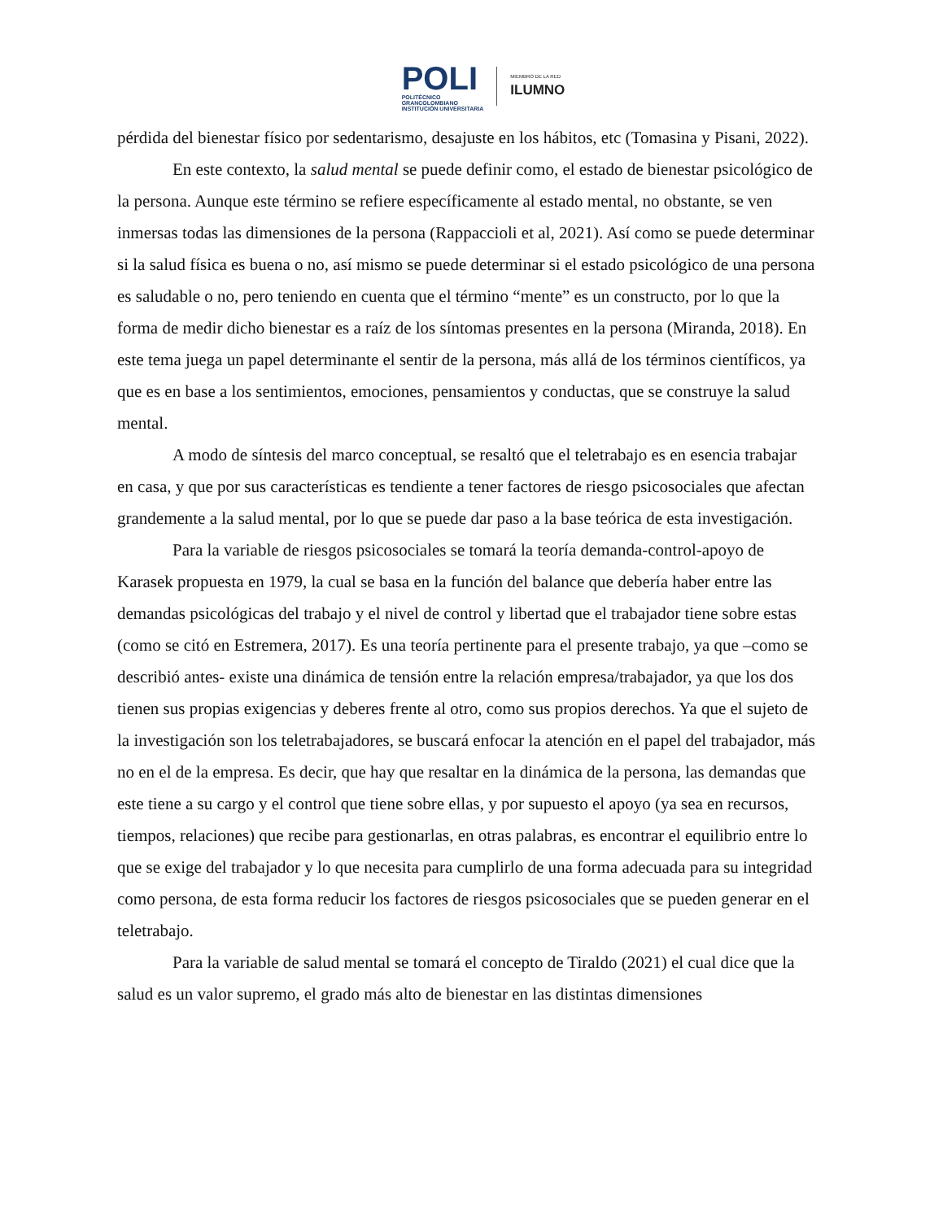POLI
POLITÉCNICO
GRANCOLOMBIANO
INSTITUCIÓN UNIVERSITARIA
MIEMBRO DE LA RED
ILUMNO
pérdida del bienestar físico por sedentarismo, desajuste en los hábitos, etc (Tomasina y Pisani, 2022).
En este contexto, la salud mental se puede definir como, el estado de bienestar psicológico de la persona. Aunque este término se refiere específicamente al estado mental, no obstante, se ven inmersas todas las dimensiones de la persona (Rappaccioli et al, 2021). Así como se puede determinar si la salud física es buena o no, así mismo se puede determinar si el estado psicológico de una persona es saludable o no, pero teniendo en cuenta que el término “mente” es un constructo, por lo que la forma de medir dicho bienestar es a raíz de los síntomas presentes en la persona (Miranda, 2018). En este tema juega un papel determinante el sentir de la persona, más allá de los términos científicos, ya que es en base a los sentimientos, emociones, pensamientos y conductas, que se construye la salud mental.
A modo de síntesis del marco conceptual, se resaltó que el teletrabajo es en esencia trabajar en casa, y que por sus características es tendiente a tener factores de riesgo psicosociales que afectan grandemente a la salud mental, por lo que se puede dar paso a la base teórica de esta investigación.
Para la variable de riesgos psicosociales se tomará la teoría demanda-control-apoyo de Karasek propuesta en 1979, la cual se basa en la función del balance que debería haber entre las demandas psicológicas del trabajo y el nivel de control y libertad que el trabajador tiene sobre estas (como se citó en Estremera, 2017). Es una teoría pertinente para el presente trabajo, ya que –como se describió antes- existe una dinámica de tensión entre la relación empresa/trabajador, ya que los dos tienen sus propias exigencias y deberes frente al otro, como sus propios derechos. Ya que el sujeto de la investigación son los teletrabajadores, se buscará enfocar la atención en el papel del trabajador, más no en el de la empresa. Es decir, que hay que resaltar en la dinámica de la persona, las demandas que este tiene a su cargo y el control que tiene sobre ellas, y por supuesto el apoyo (ya sea en recursos, tiempos, relaciones) que recibe para gestionarlas, en otras palabras, es encontrar el equilibrio entre lo que se exige del trabajador y lo que necesita para cumplirlo de una forma adecuada para su integridad como persona, de esta forma reducir los factores de riesgos psicosociales que se pueden generar en el teletrabajo.
Para la variable de salud mental se tomará el concepto de Tiraldo (2021) el cual dice que la salud es un valor supremo, el grado más alto de bienestar en las distintas dimensiones